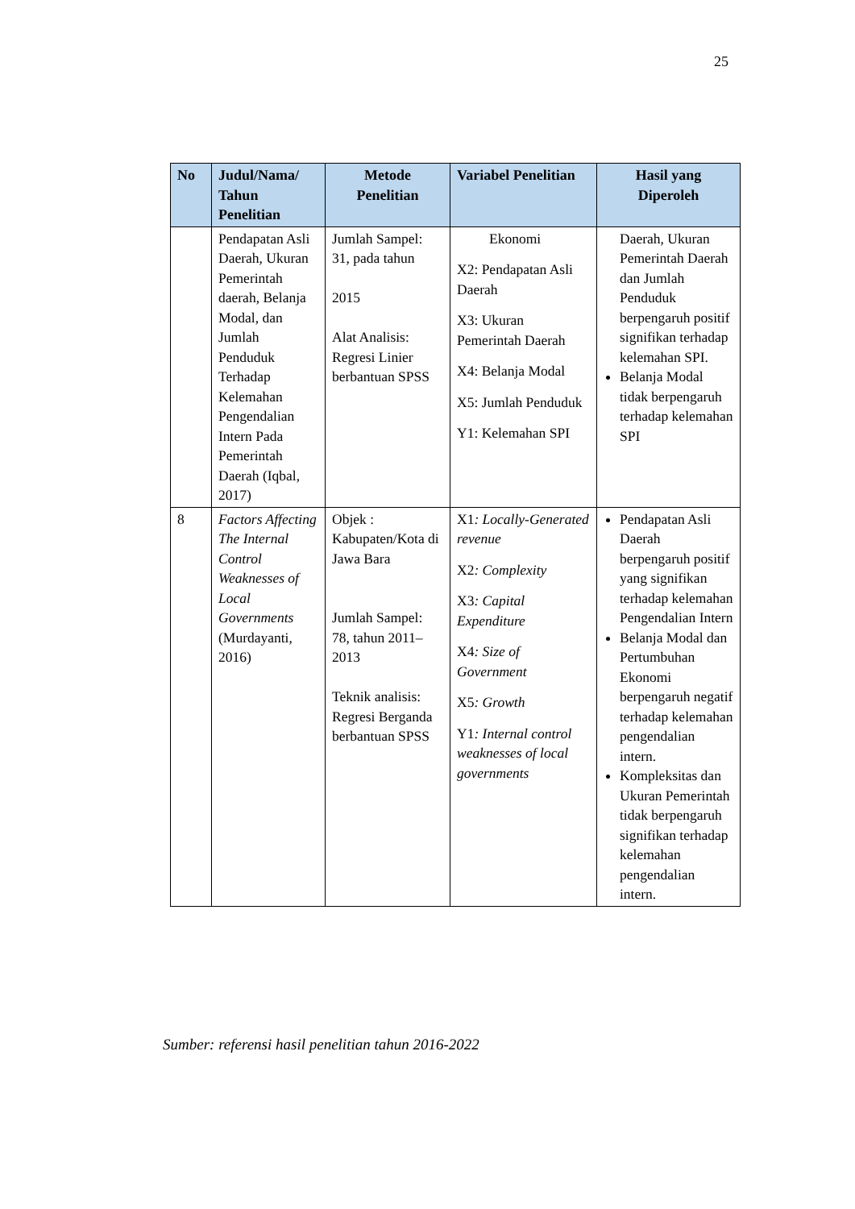25
| No | Judul/Nama/ Tahun Penelitian | Metode Penelitian | Variabel Penelitian | Hasil yang Diperoleh |
| --- | --- | --- | --- | --- |
| | Pendapatan Asli Daerah, Ukuran Pemerintah daerah, Belanja Modal, dan Jumlah Penduduk Terhadap Kelemahan Pengendalian Intern Pada Pemerintah Daerah (Iqbal, 2017) | Jumlah Sampel: 31, pada tahun 2015 Alat Analisis: Regresi Linier berbantuan SPSS | Ekonomi X2: Pendapatan Asli Daerah X3: Ukuran Pemerintah Daerah X4: Belanja Modal X5: Jumlah Penduduk Y1: Kelemahan SPI | Daerah, Ukuran Pemerintah Daerah dan Jumlah Penduduk berpengaruh positif signifikan terhadap kelemahan SPI. Belanja Modal tidak berpengaruh terhadap kelemahan SPI |
| 8 | Factors Affecting The Internal Control Weaknesses of Local Governments (Murdayanti, 2016) | Objek : Kabupaten/Kota di Jawa Bara Jumlah Sampel: 78, tahun 2011–2013 Teknik analisis: Regresi Berganda berbantuan SPSS | X1 : Locally-Generated revenue X2 : Complexity X3 : Capital Expenditure X4 : Size of Government X5 : Growth Y1 : Internal control weaknesses of local governments | Pendapatan Asli Daerah berpengaruh positif yang signifikan terhadap kelemahan Pengendalian Intern Belanja Modal dan Pertumbuhan Ekonomi berpengaruh negatif terhadap kelemahan pengendalian intern. Kompleksitas dan Ukuran Pemerintah tidak berpengaruh signifikan terhadap kelemahan pengendalian intern. |
Sumber: referensi hasil penelitian tahun 2016-2022